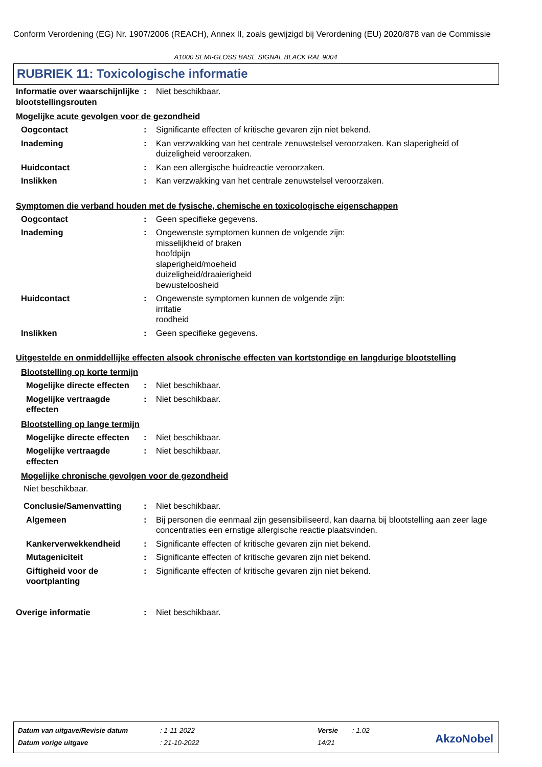Conform Verordening (EG) Nr. 1907/2006 (REACH), Annex II, zoals gewijzigd bij Verordening (EU) 2020/878 van de Commissie
A1000 SEMI-GLOSS BASE SIGNAL BLACK RAL 9004
RUBRIEK 11: Toxicologische informatie
Informatie over waarschijnlijke blootstellingsrouten
: Niet beschikbaar.
Mogelijke acute gevolgen voor de gezondheid
Oogcontact : Significante effecten of kritische gevaren zijn niet bekend.
Inademing : Kan verzwakking van het centrale zenuwstelsel veroorzaken. Kan slaperigheid of duizeligheid veroorzaken.
Huidcontact : Kan een allergische huidreactie veroorzaken.
Inslikken : Kan verzwakking van het centrale zenuwstelsel veroorzaken.
Symptomen die verband houden met de fysische, chemische en toxicologische eigenschappen
Oogcontact : Geen specifieke gegevens.
Inademing : Ongewenste symptomen kunnen de volgende zijn:
misselijkheid of braken
hoofdpijn
slaperigheid/moeheid
duizeligheid/draaierigheid
bewusteloosheid
Huidcontact : Ongewenste symptomen kunnen de volgende zijn:
irritatie
roodheid
Inslikken : Geen specifieke gegevens.
Uitgestelde en onmiddellijke effecten alsook chronische effecten van kortstondige en langdurige blootstelling
Blootstelling op korte termijn
Mogelijke directe effecten
: Niet beschikbaar.
Mogelijke vertraagde effecten
: Niet beschikbaar.
Blootstelling op lange termijn
Mogelijke directe effecten
: Niet beschikbaar.
Mogelijke vertraagde effecten
: Niet beschikbaar.
Mogelijke chronische gevolgen voor de gezondheid
Niet beschikbaar.
Conclusie/Samenvatting : Niet beschikbaar.
Algemeen : Bij personen die eenmaal zijn gesensibiliseerd, kan daarna bij blootstelling aan zeer lage concentraties een ernstige allergische reactie plaatsvinden.
Kankerverwekkendheid : Significante effecten of kritische gevaren zijn niet bekend.
Mutageniciteit : Significante effecten of kritische gevaren zijn niet bekend.
Giftigheid voor de voortplanting
: Significante effecten of kritische gevaren zijn niet bekend.
Overige informatie : Niet beschikbaar.
| Datum van uitgave/Revisie datum | : 1-11-2022 | Versie | : 1.02 |
| Datum vorige uitgave | : 21-10-2022 | 14/21 | |
AkzoNobel